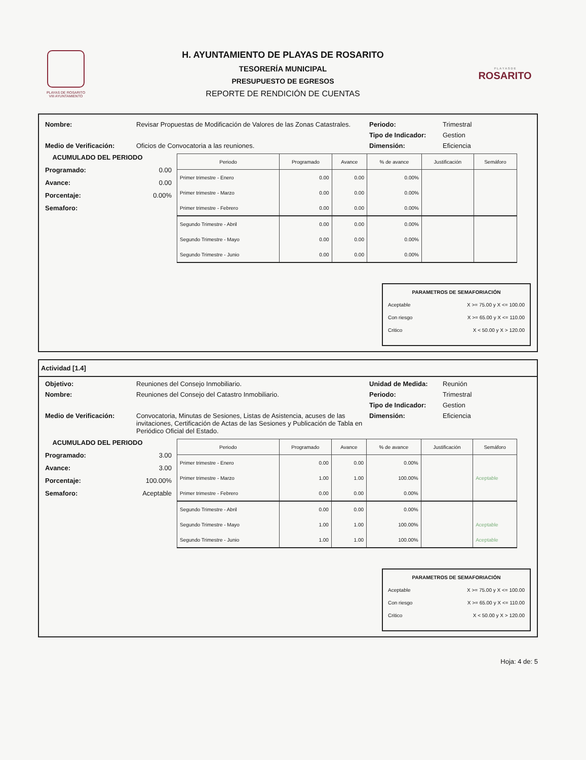PLAYAS DE ROSARITO
VIII AYUNTAMIENTO
H. AYUNTAMIENTO DE PLAYAS DE ROSARITO
TESORERÍA MUNICIPAL
PRESUPUESTO DE EGRESOS
REPORTE DE RENDICIÓN DE CUENTAS
P L A Y A S D E
ROSARITO
Nombre: Revisar Propuestas de Modificación de Valores de las Zonas Catastrales.
Periodo: Trimestral
Tipo de Indicador: Gestion
Medio de Verificación: Oficios de Convocatoria a las reuniones. Dimensión: Eficiencia
ACUMULADO DEL PERIODO
Programado: 0.00
Avance: 0.00
Porcentaje: 0.00%
Semaforo:
| Periodo | Programado | Avance | % de avance | Justificación | Semáforo |
| --- | --- | --- | --- | --- | --- |
| Primer trimestre - Enero | 0.00 | 0.00 | 0.00% | | |
| Primer trimestre - Marzo | 0.00 | 0.00 | 0.00% | | |
| Primer trimestre - Febrero | 0.00 | 0.00 | 0.00% | | |
| Segundo Trimestre - Abril | 0.00 | 0.00 | 0.00% | | |
| Segundo Trimestre - Mayo | 0.00 | 0.00 | 0.00% | | |
| Segundo Trimestre - Junio | 0.00 | 0.00 | 0.00% | | |
PARAMETROS DE SEMAFORIACIÓN
Aceptable X >= 75.00 y X <= 100.00
Con riesgo X >= 65.00 y X <= 110.00
Critico X < 50.00 y X > 120.00
Actividad [1.4]
Objetivo: Reuniones del Consejo Inmobiliario. Unidad de Medida: Reunión
Nombre: Reuniones del Consejo del Catastro Inmobiliario. Periodo: Trimestral
Tipo de Indicador: Gestion
Medio de Verificación: Convocatoria, Minutas de Sesiones, Listas de Asistencia, acuses de las invitaciones, Certificación de Actas de las Sesiones y Publicación de Tabla en Periódico Oficial del Estado.
Dimensión: Eficiencia
ACUMULADO DEL PERIODO
Programado: 3.00
Avance: 3.00
Porcentaje: 100.00%
Semaforo: Aceptable
| Periodo | Programado | Avance | % de avance | Justificación | Semáforo |
| --- | --- | --- | --- | --- | --- |
| Primer trimestre - Enero | 0.00 | 0.00 | 0.00% | | |
| Primer trimestre - Marzo | 1.00 | 1.00 | 100.00% | | Aceptable |
| Primer trimestre - Febrero | 0.00 | 0.00 | 0.00% | | |
| Segundo Trimestre - Abril | 0.00 | 0.00 | 0.00% | | |
| Segundo Trimestre - Mayo | 1.00 | 1.00 | 100.00% | | Aceptable |
| Segundo Trimestre - Junio | 1.00 | 1.00 | 100.00% | | Aceptable |
PARAMETROS DE SEMAFORIACIÓN
Aceptable X >= 75.00 y X <= 100.00
Con riesgo X >= 65.00 y X <= 110.00
Critico X < 50.00 y X > 120.00
Hoja: 4 de: 5